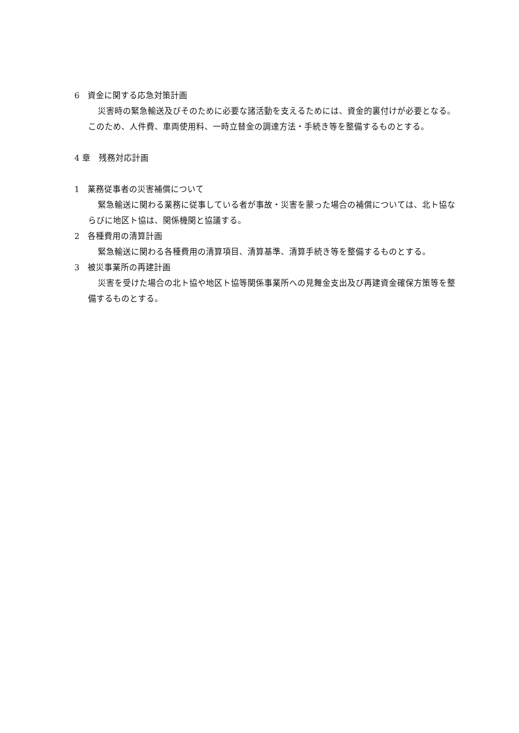6　資金に関する応急対策計画
災害時の緊急輸送及びそのために必要な諸活動を支えるためには、資金的裏付けが必要となる。このため、人件費、車両使用料、一時立替金の調達方法・手続き等を整備するものとする。
4 章　残務対応計画
1　業務従事者の災害補償について
緊急輸送に関わる業務に従事している者が事故・災害を蒙った場合の補償については、北ト協ならびに地区ト協は、関係機関と協議する。
2　各種費用の清算計画
緊急輸送に関わる各種費用の清算項目、清算基準、清算手続き等を整備するものとする。
3　被災事業所の再建計画
災害を受けた場合の北ト協や地区ト協等関係事業所への見舞金支出及び再建資金確保方策等を整備するものとする。